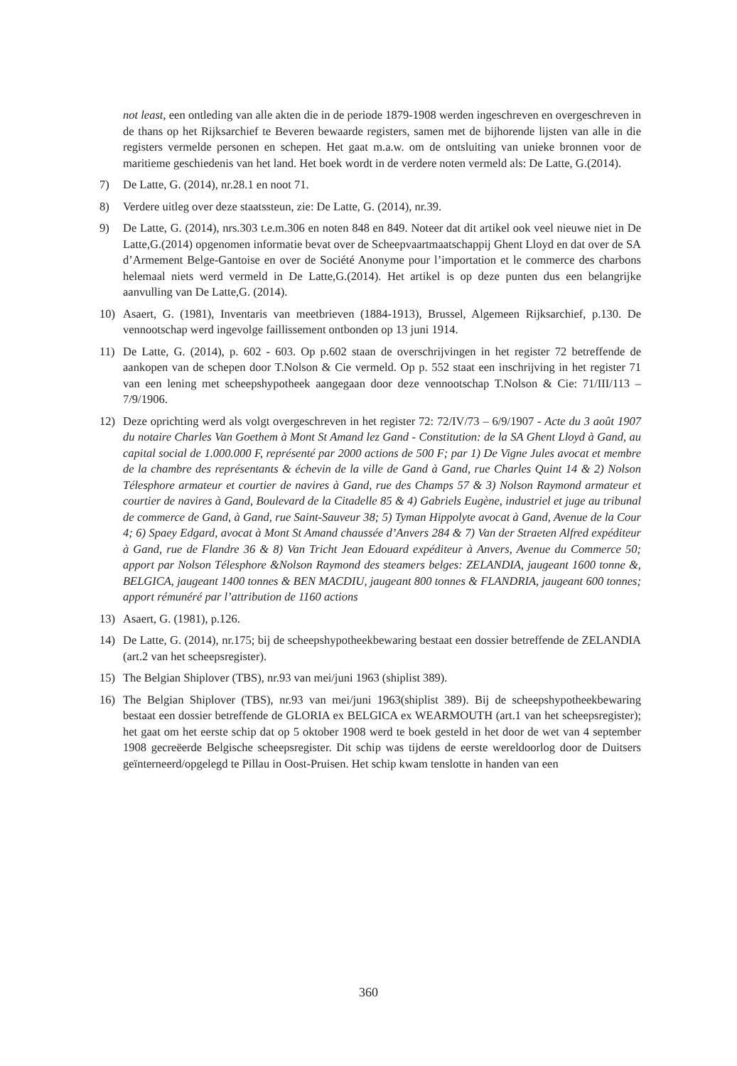not least, een ontleding van alle akten die in de periode 1879-1908 werden ingeschreven en overgeschreven in de thans op het Rijksarchief te Beveren bewaarde registers, samen met de bijhorende lijsten van alle in die registers vermelde personen en schepen. Het gaat m.a.w. om de ontsluiting van unieke bronnen voor de maritieme geschiedenis van het land. Het boek wordt in de verdere noten vermeld als: De Latte, G.(2014).
7) De Latte, G. (2014), nr.28.1 en noot 71.
8) Verdere uitleg over deze staatssteun, zie: De Latte, G. (2014), nr.39.
9) De Latte, G. (2014), nrs.303 t.e.m.306 en noten 848 en 849. Noteer dat dit artikel ook veel nieuwe niet in De Latte,G.(2014) opgenomen informatie bevat over de Scheepvaartmaatschappij Ghent Lloyd en dat over de SA d’Armement Belge-Gantoise en over de Société Anonyme pour l’importation et le commerce des charbons helemaal niets werd vermeld in De Latte,G.(2014). Het artikel is op deze punten dus een belangrijke aanvulling van De Latte,G. (2014).
10) Asaert, G. (1981), Inventaris van meetbrieven (1884-1913), Brussel, Algemeen Rijksarchief, p.130. De vennootschap werd ingevolge faillissement ontbonden op 13 juni 1914.
11) De Latte, G. (2014), p. 602 - 603. Op p.602 staan de overschrijvingen in het register 72 betreffende de aankopen van de schepen door T.Nolson & Cie vermeld. Op p. 552 staat een inschrijving in het register 71 van een lening met scheepshypotheek aangegaan door deze vennootschap T.Nolson & Cie: 71/III/113 – 7/9/1906.
12) Deze oprichting werd als volgt overgeschreven in het register 72: 72/IV/73 – 6/9/1907 - Acte du 3 août 1907 du notaire Charles Van Goethem à Mont St Amand lez Gand - Constitution: de la SA Ghent Lloyd à Gand, au capital social de 1.000.000 F, représenté par 2000 actions de 500 F; par 1) De Vigne Jules avocat et membre de la chambre des représentants & échevin de la ville de Gand à Gand, rue Charles Quint 14 & 2) Nolson Télesphore armateur et courtier de navires à Gand, rue des Champs 57 & 3) Nolson Raymond armateur et courtier de navires à Gand, Boulevard de la Citadelle 85 & 4) Gabriels Eugène, industriel et juge au tribunal de commerce de Gand, à Gand, rue Saint-Sauveur 38; 5) Tyman Hippolyte avocat à Gand, Avenue de la Cour 4; 6) Spaey Edgard, avocat à Mont St Amand chaussée d’Anvers 284 & 7) Van der Straeten Alfred expéditeur à Gand, rue de Flandre 36 & 8) Van Tricht Jean Edouard expéditeur à Anvers, Avenue du Commerce 50; apport par Nolson Télesphore &Nolson Raymond des steamers belges: ZELANDIA, jaugeant 1600 tonne &, BELGICA, jaugeant 1400 tonnes & BEN MACDIU, jaugeant 800 tonnes & FLANDRIA, jaugeant 600 tonnes; apport rémunéré par l’attribution de 1160 actions
13) Asaert, G. (1981), p.126.
14) De Latte, G. (2014), nr.175; bij de scheepshypotheekbewaring bestaat een dossier betreffende de ZELANDIA (art.2 van het scheepsregister).
15) The Belgian Shiplover (TBS), nr.93 van mei/juni 1963 (shiplist 389).
16) The Belgian Shiplover (TBS), nr.93 van mei/juni 1963(shiplist 389). Bij de scheepshypotheekbewaring bestaat een dossier betreffende de GLORIA ex BELGICA ex WEARMOUTH (art.1 van het scheepsregister); het gaat om het eerste schip dat op 5 oktober 1908 werd te boek gesteld in het door de wet van 4 september 1908 gecreëerde Belgische scheepsregister. Dit schip was tijdens de eerste wereldoorlog door de Duitsers geïnterneerd/opgelegd te Pillau in Oost-Pruisen. Het schip kwam tenslotte in handen van een
360